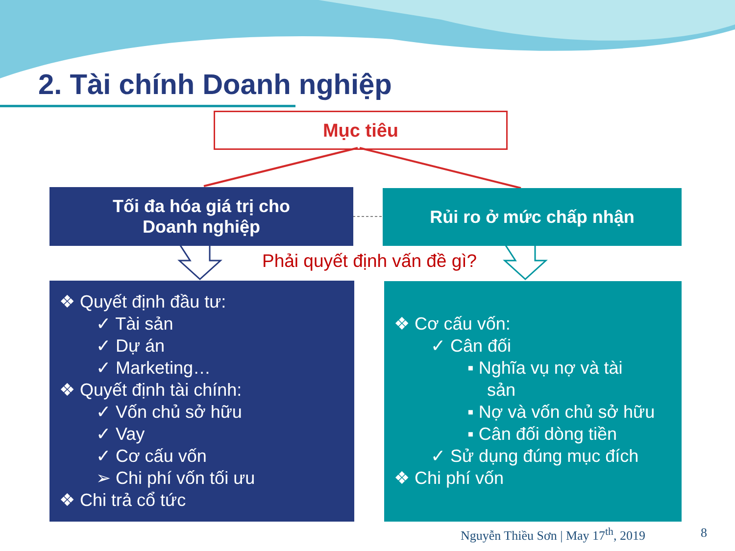2. Tài chính Doanh nghiệp
Mục tiêu
Tối đa hóa giá trị cho
Doanh nghiệp
Rủi ro ở mức chấp nhận
Phải quyết định vấn đề gì?
❖ Quyết định đầu tư:
✓ Tài sản
✓ Dự án
✓ Marketing…
❖ Quyết định tài chính:
✓ Vốn chủ sở hữu
✓ Vay
✓ Cơ cấu vốn
➢ Chi phí vốn tối ưu
❖ Chi trả cổ tức
❖ Cơ cấu vốn:
✓ Cân đối
▪ Nghĩa vụ nợ và tài
sản
▪ Nợ và vốn chủ sở hữu
▪ Cân đối dòng tiền
✓ Sử dụng đúng mục đích
❖ Chi phí vốn
Nguyễn Thiều Sơn | May 17<sup>th</sup>, 2019
8